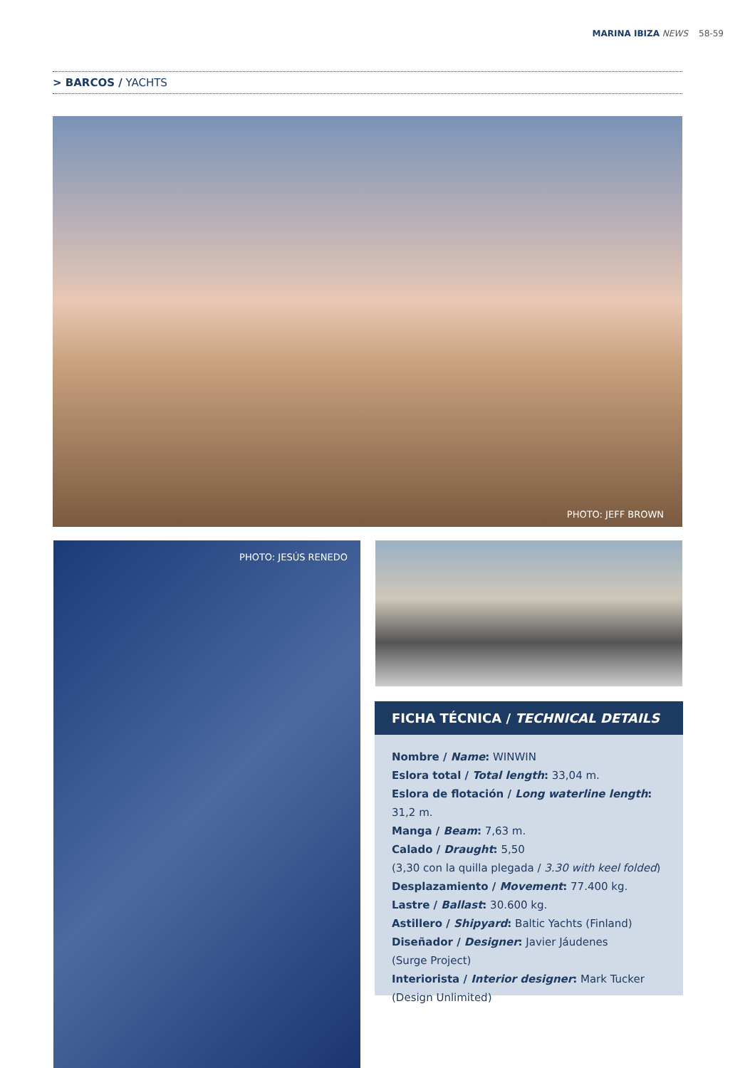MARINA IBIZA NEWS 58-59
> BARCOS / YACHTS
PHOTO: JEFF BROWN
PHOTO: JESÚS RENEDO
FICHA TÉCNICA / TECHNICAL DETAILS
Nombre / Name: WINWIN
Eslora total / Total length: 33,04 m.
Eslora de flotación / Long waterline length: 31,2 m.
Manga / Beam: 7,63 m.
Calado / Draught: 5,50
(3,30 con la quilla plegada / 3.30 with keel folded)
Desplazamiento / Movement: 77.400 kg.
Lastre / Ballast: 30.600 kg.
Astillero / Shipyard: Baltic Yachts (Finland)
Diseñador / Designer: Javier Jáudenes
(Surge Project)
Interiorista / Interior designer: Mark Tucker
(Design Unlimited)